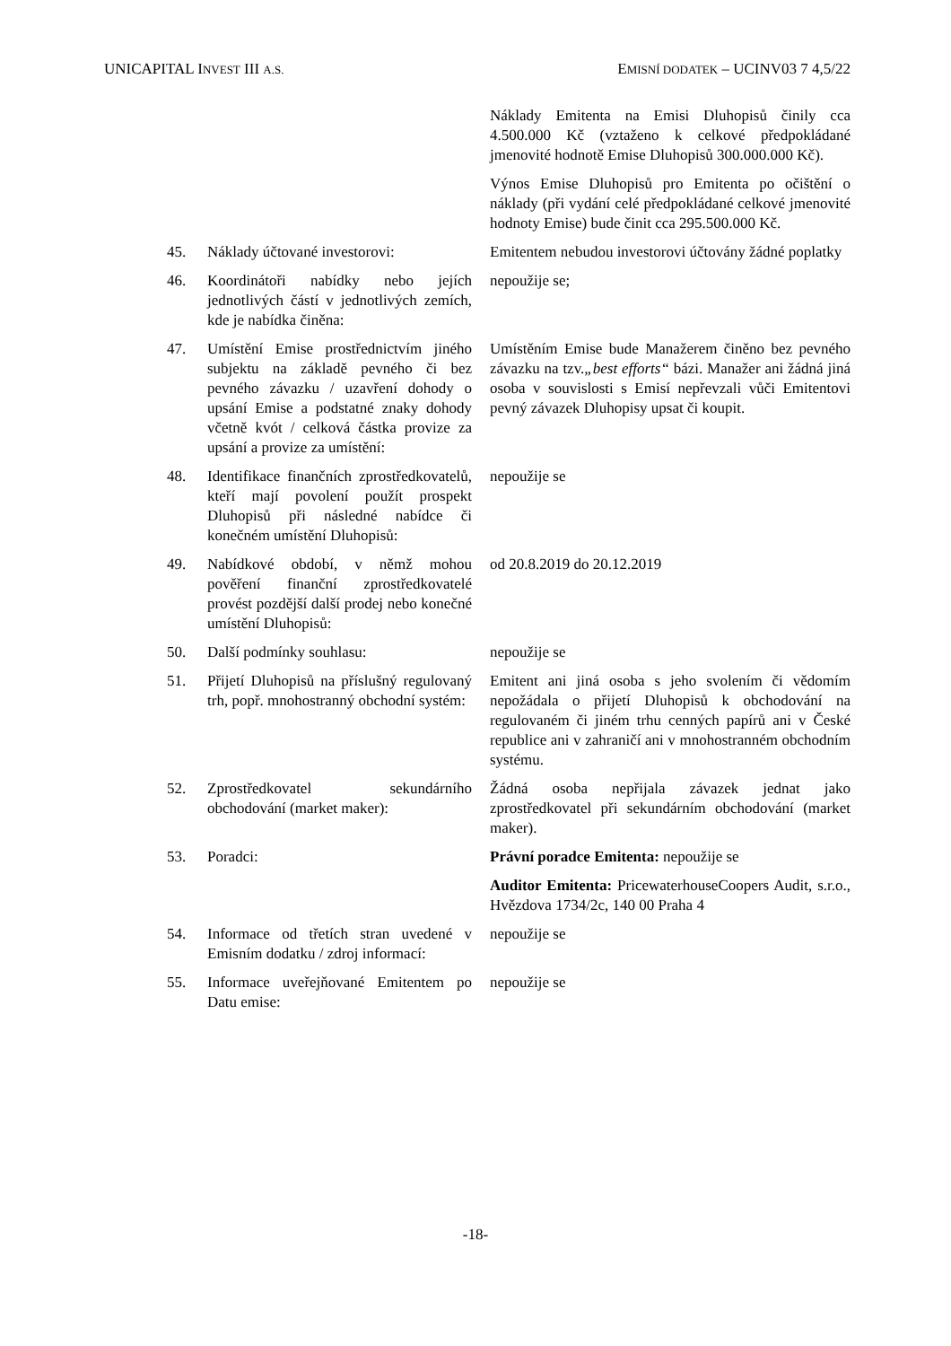UNICAPITAL INVEST III A.S.
EMISNÍ DODATEK – UCINV03 7 4,5/22
| | | Náklady Emitenta na Emisi Dluhopisů činily cca 4.500.000 Kč (vztaženo k celkové předpokládané jmenovité hodnotě Emise Dluhopisů 300.000.000 Kč). Výnos Emise Dluhopisů pro Emitenta po očištění o náklady (při vydání celé předpokládané celkové jmenovité hodnoty Emise) bude činit cca 295.500.000 Kč. |
| 45. | Náklady účtované investorovi: | Emitentem nebudou investorovi účtovány žádné poplatky |
| 46. | Koordinátoři nabídky nebo jejích jednotlivých částí v jednotlivých zemích, kde je nabídka činěna: | nepoužije se; |
| 47. | Umístění Emise prostřednictvím jiného subjektu na základě pevného či bez pevného závazku / uzavření dohody o upsání Emise a podstatné znaky dohody včetně kvót / celková částka provize za upsání a provize za umístění: | Umístěním Emise bude Manažerem činěno bez pevného závazku na tzv. „best efforts“ bázi. Manažer ani žádná jiná osoba v souvislosti s Emisí nepřevzali vůči Emitentovi pevný závazek Dluhopisy upsat či koupit. |
| 48. | Identifikace finančních zprostředkovatelů, kteří mají povolení použít prospekt Dluhopisů při následné nabídce či konečném umístění Dluhopisů: | nepoužije se |
| 49. | Nabídkové období, v němž mohou pověření finanční zprostředkovatelé provést pozdější další prodej nebo konečné umístění Dluhopisů: | od 20.8.2019 do 20.12.2019 |
| 50. | Další podmínky souhlasu: | nepoužije se |
| 51. | Přijetí Dluhopisů na příslušný regulovaný trh, popř. mnohostranný obchodní systém: | Emitent ani jiná osoba s jeho svolením či vědomím nepožádala o přijetí Dluhopisů k obchodování na regulovaném či jiném trhu cenných papírů ani v České republice ani v zahraničí ani v mnohostranném obchodním systému. |
| 52. | Zprostředkovatel sekundárního obchodování (market maker): | Žádná osoba nepřijala závazek jednat jako zprostředkovatel při sekundárním obchodování (market maker). |
| 53. | Poradci: | Právní poradce Emitenta: nepoužije se Auditor Emitenta: PricewaterhouseCoopers Audit, s.r.o., Hvězdova 1734/2c, 140 00 Praha 4 |
| 54. | Informace od třetích stran uvedené v Emisním dodatku / zdroj informací: | nepoužije se |
| 55. | Informace uveřejňované Emitentem po Datu emise: | nepoužije se |
-18-